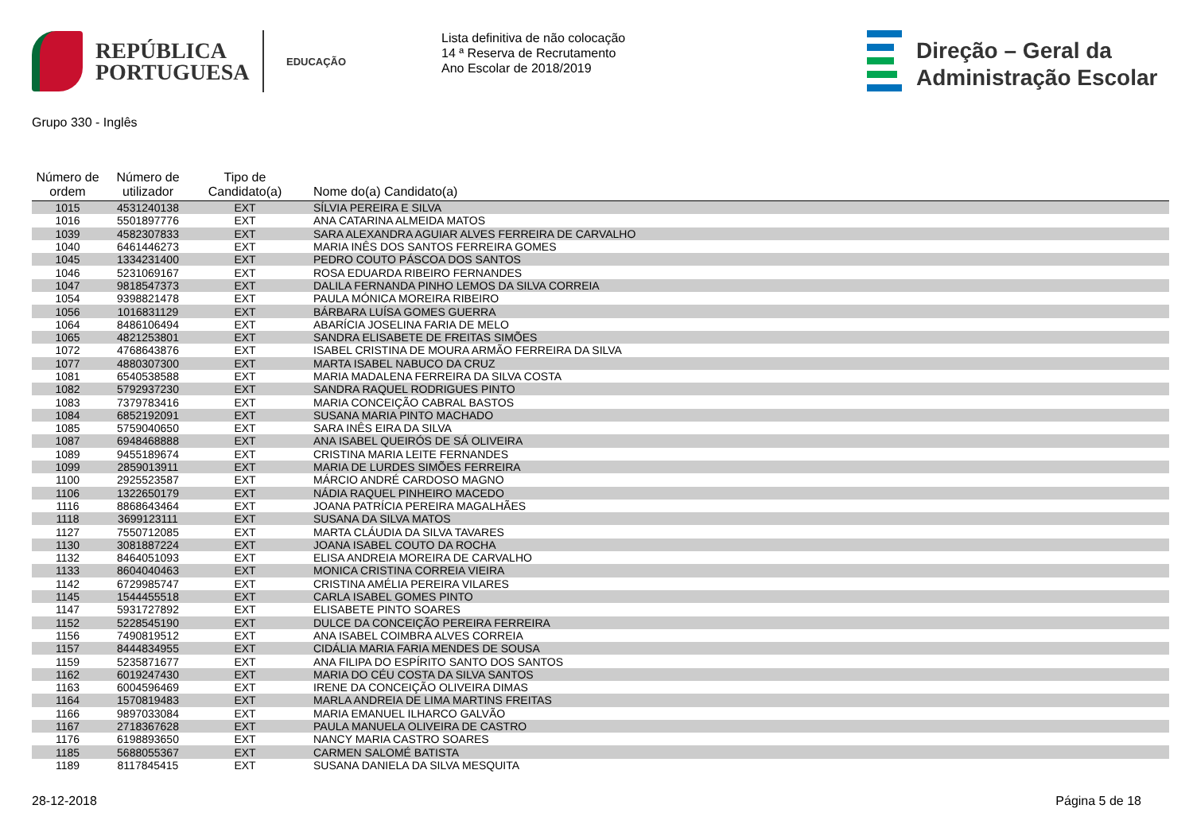REPÚBLICA
PORTUGUESA
EDUCAÇÃO
Lista definitiva de não colocação
14 ª Reserva de Recrutamento
Ano Escolar de 2018/2019
Direção – Geral da
Administração Escolar
Grupo 330 - Inglês
| Número de ordem | Número de utilizador | Tipo de Candidato(a) | Nome do(a) Candidato(a) |
| --- | --- | --- | --- |
| 1015 | 4531240138 | EXT | SÍLVIA PEREIRA E SILVA |
| 1016 | 5501897776 | EXT | ANA CATARINA ALMEIDA MATOS |
| 1039 | 4582307833 | EXT | SARA ALEXANDRA AGUIAR ALVES FERREIRA DE CARVALHO |
| 1040 | 6461446273 | EXT | MARIA INÊS DOS SANTOS FERREIRA GOMES |
| 1045 | 1334231400 | EXT | PEDRO COUTO PÁSCOA DOS SANTOS |
| 1046 | 5231069167 | EXT | ROSA EDUARDA RIBEIRO FERNANDES |
| 1047 | 9818547373 | EXT | DALILA FERNANDA PINHO LEMOS DA SILVA CORREIA |
| 1054 | 9398821478 | EXT | PAULA MÓNICA MOREIRA RIBEIRO |
| 1056 | 1016831129 | EXT | BÁRBARA LUÍSA GOMES GUERRA |
| 1064 | 8486106494 | EXT | ABARÍCIA JOSELINA FARIA DE MELO |
| 1065 | 4821253801 | EXT | SANDRA ELISABETE DE FREITAS SIMÕES |
| 1072 | 4768643876 | EXT | ISABEL CRISTINA DE MOURA ARMÃO FERREIRA DA SILVA |
| 1077 | 4880307300 | EXT | MARTA ISABEL NABUCO DA CRUZ |
| 1081 | 6540538588 | EXT | MARIA MADALENA FERREIRA DA SILVA COSTA |
| 1082 | 5792937230 | EXT | SANDRA RAQUEL RODRIGUES PINTO |
| 1083 | 7379783416 | EXT | MARIA CONCEIÇÃO CABRAL BASTOS |
| 1084 | 6852192091 | EXT | SUSANA MARIA PINTO MACHADO |
| 1085 | 5759040650 | EXT | SARA INÊS EIRA DA SILVA |
| 1087 | 6948468888 | EXT | ANA ISABEL QUEIRÓS DE SÁ OLIVEIRA |
| 1089 | 9455189674 | EXT | CRISTINA MARIA LEITE FERNANDES |
| 1099 | 2859013911 | EXT | MARIA DE LURDES SIMÕES FERREIRA |
| 1100 | 2925523587 | EXT | MÁRCIO ANDRÉ CARDOSO MAGNO |
| 1106 | 1322650179 | EXT | NÁDIA RAQUEL PINHEIRO MACEDO |
| 1116 | 8868643464 | EXT | JOANA PATRÍCIA PEREIRA MAGALHÃES |
| 1118 | 3699123111 | EXT | SUSANA DA SILVA MATOS |
| 1127 | 7550712085 | EXT | MARTA CLÁUDIA DA SILVA TAVARES |
| 1130 | 3081887224 | EXT | JOANA ISABEL COUTO DA ROCHA |
| 1132 | 8464051093 | EXT | ELISA ANDREIA MOREIRA DE CARVALHO |
| 1133 | 8604040463 | EXT | MONICA CRISTINA CORREIA VIEIRA |
| 1142 | 6729985747 | EXT | CRISTINA AMÉLIA PEREIRA VILARES |
| 1145 | 1544455518 | EXT | CARLA ISABEL GOMES PINTO |
| 1147 | 5931727892 | EXT | ELISABETE PINTO SOARES |
| 1152 | 5228545190 | EXT | DULCE DA CONCEIÇÃO PEREIRA FERREIRA |
| 1156 | 7490819512 | EXT | ANA ISABEL COIMBRA ALVES CORREIA |
| 1157 | 8444834955 | EXT | CIDÁLIA MARIA FARIA MENDES DE SOUSA |
| 1159 | 5235871677 | EXT | ANA FILIPA DO ESPÍRITO SANTO DOS SANTOS |
| 1162 | 6019247430 | EXT | MARIA DO CÉU COSTA DA SILVA SANTOS |
| 1163 | 6004596469 | EXT | IRENE DA CONCEIÇÃO OLIVEIRA DIMAS |
| 1164 | 1570819483 | EXT | MARLA ANDREIA DE LIMA MARTINS FREITAS |
| 1166 | 9897033084 | EXT | MARIA EMANUEL ILHARCO GALVÃO |
| 1167 | 2718367628 | EXT | PAULA MANUELA OLIVEIRA DE CASTRO |
| 1176 | 6198893650 | EXT | NANCY MARIA CASTRO SOARES |
| 1185 | 5688055367 | EXT | CARMEN SALOMÉ BATISTA |
| 1189 | 8117845415 | EXT | SUSANA DANIELA DA SILVA MESQUITA |
28-12-2018 Página 5 de 18